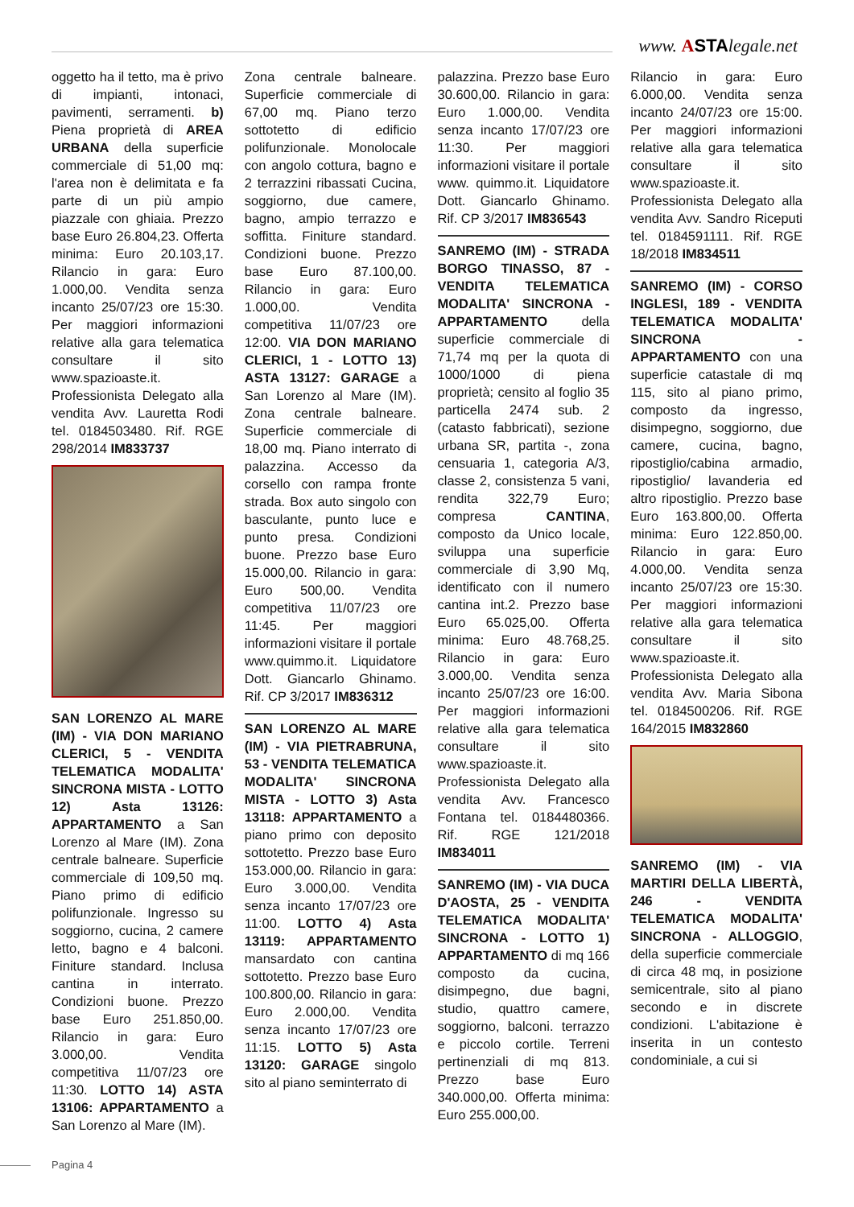www. ASTAlegale.net
oggetto ha il tetto, ma è privo di impianti, intonaci, pavimenti, serramenti. b) Piena proprietà di AREA URBANA della superficie commerciale di 51,00 mq: l'area non è delimitata e fa parte di un più ampio piazzale con ghiaia. Prezzo base Euro 26.804,23. Offerta minima: Euro 20.103,17. Rilancio in gara: Euro 1.000,00. Vendita senza incanto 25/07/23 ore 15:30. Per maggiori informazioni relative alla gara telematica consultare il sito www.spazioaste.it. Professionista Delegato alla vendita Avv. Lauretta Rodi tel. 0184503480. Rif. RGE 298/2014 IM833737
SAN LORENZO AL MARE (IM) - VIA DON MARIANO CLERICI, 5 - VENDITA TELEMATICA MODALITA' SINCRONA MISTA - LOTTO 12) Asta 13126: APPARTAMENTO a San Lorenzo al Mare (IM). Zona centrale balneare. Superficie commerciale di 109,50 mq. Piano primo di edificio polifunzionale. Ingresso su soggiorno, cucina, 2 camere letto, bagno e 4 balconi. Finiture standard. Inclusa cantina in interrato. Condizioni buone. Prezzo base Euro 251.850,00. Rilancio in gara: Euro 3.000,00. Vendita competitiva 11/07/23 ore 11:30. LOTTO 14) ASTA 13106: APPARTAMENTO a San Lorenzo al Mare (IM).
Zona centrale balneare. Superficie commerciale di 67,00 mq. Piano terzo sottotetto di edificio polifunzionale. Monolocale con angolo cottura, bagno e 2 terrazzini ribassati Cucina, soggiorno, due camere, bagno, ampio terrazzo e soffitta. Finiture standard. Condizioni buone. Prezzo base Euro 87.100,00. Rilancio in gara: Euro 1.000,00. Vendita competitiva 11/07/23 ore 12:00. VIA DON MARIANO CLERICI, 1 - LOTTO 13) ASTA 13127: GARAGE a San Lorenzo al Mare (IM). Zona centrale balneare. Superficie commerciale di 18,00 mq. Piano interrato di palazzina. Accesso da corsello con rampa fronte strada. Box auto singolo con basculante, punto luce e punto presa. Condizioni buone. Prezzo base Euro 15.000,00. Rilancio in gara: Euro 500,00. Vendita competitiva 11/07/23 ore 11:45. Per maggiori informazioni visitare il portale www.quimmo.it. Liquidatore Dott. Giancarlo Ghinamo. Rif. CP 3/2017 IM836312
SAN LORENZO AL MARE (IM) - VIA PIETRABRUNA, 53 - VENDITA TELEMATICA MODALITA' SINCRONA MISTA - LOTTO 3) Asta 13118: APPARTAMENTO a piano primo con deposito sottotetto. Prezzo base Euro 153.000,00. Rilancio in gara: Euro 3.000,00. Vendita senza incanto 17/07/23 ore 11:00. LOTTO 4) Asta 13119: APPARTAMENTO mansardato con cantina sottotetto. Prezzo base Euro 100.800,00. Rilancio in gara: Euro 2.000,00. Vendita senza incanto 17/07/23 ore 11:15. LOTTO 5) Asta 13120: GARAGE singolo sito al piano seminterrato di
palazzina. Prezzo base Euro 30.600,00. Rilancio in gara: Euro 1.000,00. Vendita senza incanto 17/07/23 ore 11:30. Per maggiori informazioni visitare il portale www. quimmo.it. Liquidatore Dott. Giancarlo Ghinamo. Rif. CP 3/2017 IM836543
SANREMO (IM) - STRADA BORGO TINASSO, 87 - VENDITA TELEMATICA MODALITA' SINCRONA - APPARTAMENTO della superficie commerciale di 71,74 mq per la quota di 1000/1000 di piena proprietà; censito al foglio 35 particella 2474 sub. 2 (catasto fabbricati), sezione urbana SR, partita -, zona censuaria 1, categoria A/3, classe 2, consistenza 5 vani, rendita 322,79 Euro; compresa CANTINA, composto da Unico locale, sviluppa una superficie commerciale di 3,90 Mq, identificato con il numero cantina int.2. Prezzo base Euro 65.025,00. Offerta minima: Euro 48.768,25. Rilancio in gara: Euro 3.000,00. Vendita senza incanto 25/07/23 ore 16:00. Per maggiori informazioni relative alla gara telematica consultare il sito www.spazioaste.it. Professionista Delegato alla vendita Avv. Francesco Fontana tel. 0184480366. Rif. RGE 121/2018 IM834011
SANREMO (IM) - VIA DUCA D'AOSTA, 25 - VENDITA TELEMATICA MODALITA' SINCRONA - LOTTO 1) APPARTAMENTO di mq 166 composto da cucina, disimpegno, due bagni, studio, quattro camere, soggiorno, balconi. terrazzo e piccolo cortile. Terreni pertinenziali di mq 813. Prezzo base Euro 340.000,00. Offerta minima: Euro 255.000,00.
Rilancio in gara: Euro 6.000,00. Vendita senza incanto 24/07/23 ore 15:00. Per maggiori informazioni relative alla gara telematica consultare il sito www.spazioaste.it. Professionista Delegato alla vendita Avv. Sandro Riceputi tel. 0184591111. Rif. RGE 18/2018 IM834511
SANREMO (IM) - CORSO INGLESI, 189 - VENDITA TELEMATICA MODALITA' SINCRONA - APPARTAMENTO con una superficie catastale di mq 115, sito al piano primo, composto da ingresso, disimpegno, soggiorno, due camere, cucina, bagno, ripostiglio/cabina armadio, ripostiglio/ lavanderia ed altro ripostiglio. Prezzo base Euro 163.800,00. Offerta minima: Euro 122.850,00. Rilancio in gara: Euro 4.000,00. Vendita senza incanto 25/07/23 ore 15:30. Per maggiori informazioni relative alla gara telematica consultare il sito www.spazioaste.it. Professionista Delegato alla vendita Avv. Maria Sibona tel. 0184500206. Rif. RGE 164/2015 IM832860
SANREMO (IM) - VIA MARTIRI DELLA LIBERTÀ, 246 - VENDITA TELEMATICA MODALITA' SINCRONA - ALLOGGIO, della superficie commerciale di circa 48 mq, in posizione semicentrale, sito al piano secondo e in discrete condizioni. L'abitazione è inserita in un contesto condominiale, a cui si
Pagina 4